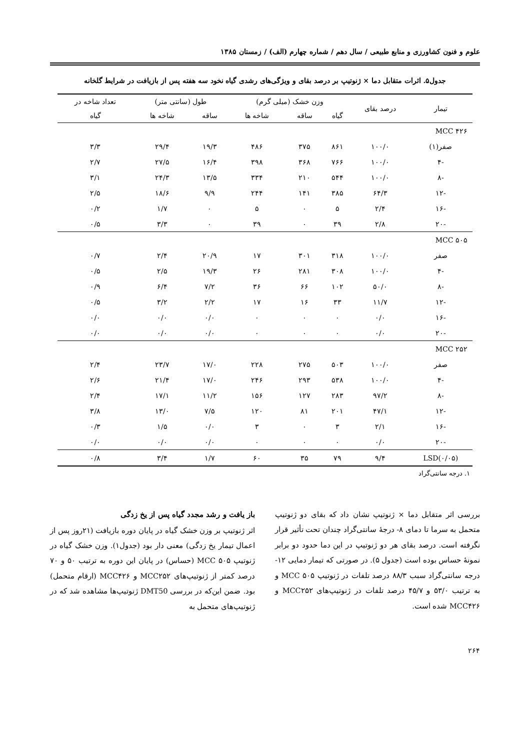علوم و فنون کشاورزی و منابع طبیعی / سال دهم / شماره چهارم (الف) / زمستان ۱۳۸۵
جدول۵. اثرات متقابل دما × ژنوتیپ بر درصد بقای و ویژگی‌های رشدی گیاه نخود سه هفته پس از بازیافت در شرایط گلخانه
| تیمار | درصد بقای | وزن خشک (میلی گرم) | | | طول (سانتی متر) | | تعداد شاخه در |
| --- | --- | --- | --- | --- | --- | --- | --- |
| | | گیاه | ساقه | شاخه ها | ساقه | شاخه ها | گیاه |
| MCC ۴۲۶ | | | | | | | |
| صفر(۱) | ۱۰۰/۰ | ۸۶۱ | ۳۷۵ | ۴۸۶ | ۱۹/۳ | ۲۹/۴ | ۳/۳ |
| -۴ | ۱۰۰/۰ | ۷۶۶ | ۳۶۸ | ۳۹۸ | ۱۶/۴ | ۲۷/۵ | ۲/۷ |
| -۸ | ۱۰۰/۰ | ۵۴۴ | ۲۱۰ | ۳۳۴ | ۱۳/۵ | ۲۴/۳ | ۳/۱ |
| -۱۲ | ۶۴/۳ | ۳۸۵ | ۱۴۱ | ۲۴۴ | ۹/۹ | ۱۸/۶ | ۲/۵ |
| -۱۶ | ۲/۴ | ۵ | ۰ | ۵ | ۰ | ۱/۷ | ۰/۲ |
| -۲۰ | ۲/۸ | ۳۹ | ۰ | ۳۹ | ۰ | ۳/۳ | ۰/۵ |
| MCC ۵۰۵ | | | | | | | |
| صفر | ۱۰۰/۰ | ۳۱۸ | ۳۰۱ | ۱۷ | ۲۰/۹ | ۲/۴ | ۰/۷ |
| -۴ | ۱۰۰/۰ | ۳۰۸ | ۲۸۱ | ۲۶ | ۱۹/۳ | ۲/۵ | ۰/۵ |
| -۸ | ۵۰/۰ | ۱۰۲ | ۶۶ | ۳۶ | ۷/۲ | ۶/۴ | ۰/۹ |
| -۱۲ | ۱۱/۷ | ۳۳ | ۱۶ | ۱۷ | ۲/۲ | ۳/۲ | ۰/۵ |
| -۱۶ | ۰/۰ | ۰ | ۰ | ۰ | ۰/۰ | ۰/۰ | ۰/۰ |
| -۲۰ | ۰/۰ | ۰ | ۰ | ۰ | ۰/۰ | ۰/۰ | ۰/۰ |
| MCC ۲۵۲ | | | | | | | |
| صفر | ۱۰۰/۰ | ۵۰۳ | ۲۷۵ | ۲۲۸ | ۱۷/۰ | ۲۳/۷ | ۲/۴ |
| -۴ | ۱۰۰/۰ | ۵۳۸ | ۲۹۳ | ۲۴۶ | ۱۷/۰ | ۲۱/۴ | ۲/۶ |
| -۸ | ۹۷/۲ | ۲۸۳ | ۱۲۷ | ۱۵۶ | ۱۱/۲ | ۱۷/۱ | ۲/۴ |
| -۱۲ | ۴۷/۱ | ۲۰۱ | ۸۱ | ۱۲۰ | ۷/۵ | ۱۳/۰ | ۳/۸ |
| -۱۶ | ۲/۱ | ۳ | ۰ | ۳ | ۰/۰ | ۱/۵ | ۰/۳ |
| -۲۰ | ۰/۰ | ۰ | ۰ | ۰ | ۰/۰ | ۰/۰ | ۰/۰ |
| LSD(۰/۰۵) | ۹/۴ | ۷۹ | ۳۵ | ۶۰ | ۱/۷ | ۳/۴ | ۰/۸ |
۱. درجه سانتی‌گراد
بررسی اثر متقابل دما × ژنوتیپ نشان داد که بقای دو ژنوتیپ متحمل به سرما تا دمای ۸- درجهٔ سانتی‌گراد چندان تحت تأثیر قرار نگرفته است. درصد بقای هر دو ژنوتیپ در این دما حدود دو برابر نمونهٔ حساس بوده است (جدول ۵). در صورتی که تیمار دمایی ۱۲- درجه سانتی‌گراد سبب ۸۸/۳ درصد تلفات در ژنوتیپ MCC ۵۰۵ و به ترتیب ۵۳/۰ و ۴۵/۷ درصد تلفات در ژنوتیپ‌های MCC۲۵۲ و MCC۴۲۶ شده است.
باز یافت و رشد مجدد گیاه پس از یخ زدگی
اثر ژنوتیپ بر وزن خشک گیاه در پایان دوره بازیافت (۲۱روز پس از اعمال تیمار یخ زدگی) معنی دار بود (جدول۱). وزن خشک گیاه در ژنوتیپ MCC ۵۰۵ (حساس) در پایان این دوره به ترتیب ۵۰ و ۷۰ درصد کمتر از ژنوتیپ‌های MCC۲۵۲ و MCC۴۲۶ (ارقام متحمل) بود. ضمن این‌که در بررسی DMT50 ژنوتیپ‌ها مشاهده شد که در ژنوتیپ‌های متحمل به
۲۶۴